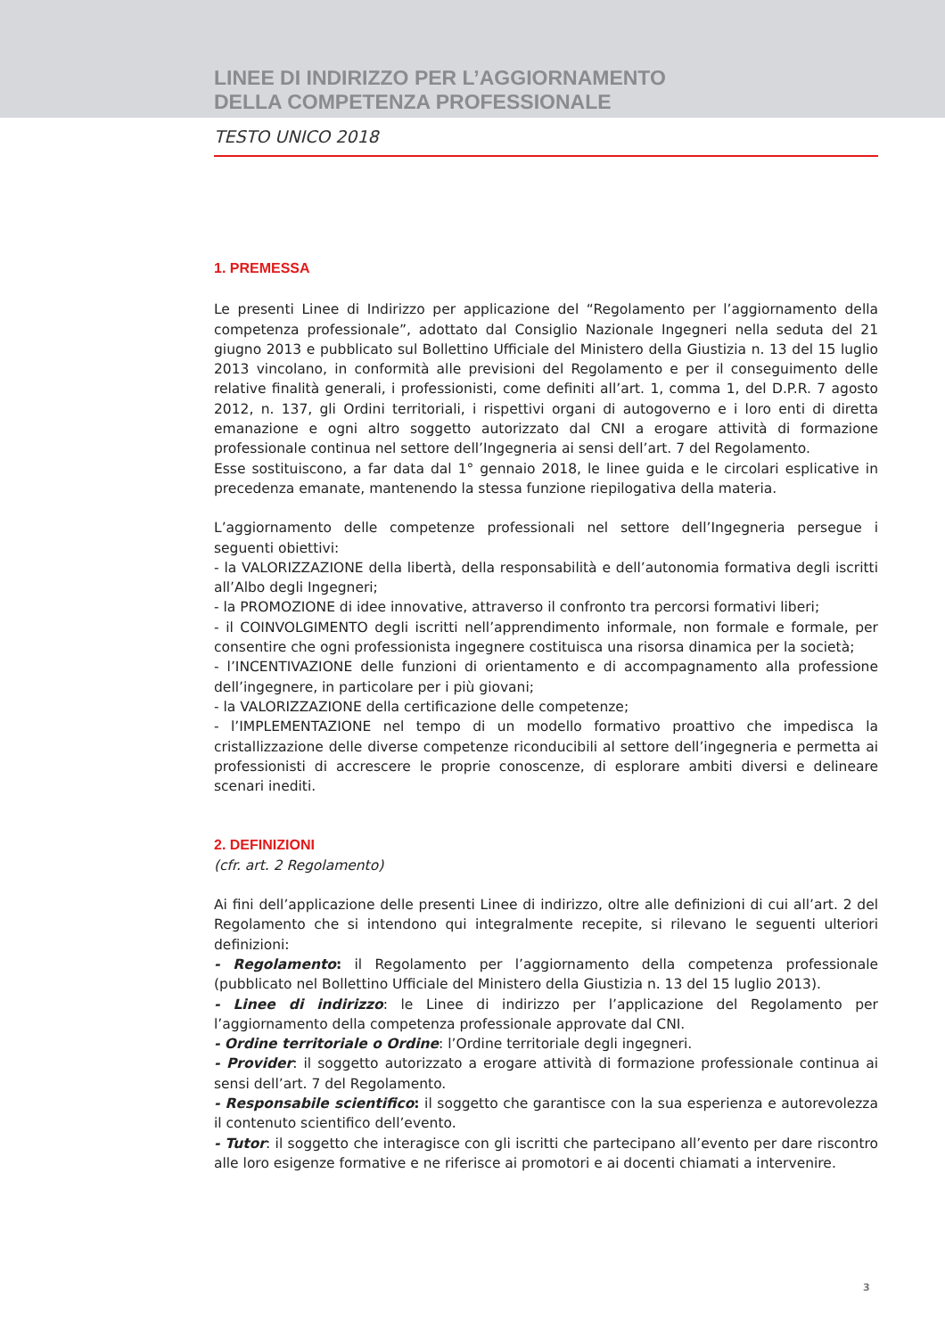LINEE DI INDIRIZZO PER L’AGGIORNAMENTO
DELLA COMPETENZA PROFESSIONALE
TESTO UNICO 2018
1. PREMESSA
Le presenti Linee di Indirizzo per applicazione del “Regolamento per l’aggiornamento della competenza professionale”, adottato dal Consiglio Nazionale Ingegneri nella seduta del 21 giugno 2013 e pubblicato sul Bollettino Ufficiale del Ministero della Giustizia n. 13 del 15 luglio 2013 vincolano, in conformità alle previsioni del Regolamento e per il conseguimento delle relative finalità generali, i professionisti, come definiti all’art. 1, comma 1, del D.P.R. 7 agosto 2012, n. 137, gli Ordini territoriali, i rispettivi organi di autogoverno e i loro enti di diretta emanazione e ogni altro soggetto autorizzato dal CNI a erogare attività di formazione professionale continua nel settore dell’Ingegneria ai sensi dell’art. 7 del Regolamento.
Esse sostituiscono, a far data dal 1° gennaio 2018, le linee guida e le circolari esplicative in precedenza emanate, mantenendo la stessa funzione riepilogativa della materia.
L’aggiornamento delle competenze professionali nel settore dell’Ingegneria persegue i seguenti obiettivi:
- la VALORIZZAZIONE della libertà, della responsabilità e dell’autonomia formativa degli iscritti all’Albo degli Ingegneri;
- la PROMOZIONE di idee innovative, attraverso il confronto tra percorsi formativi liberi;
- il COINVOLGIMENTO degli iscritti nell’apprendimento informale, non formale e formale, per consentire che ogni professionista ingegnere costituisca una risorsa dinamica per la società;
- l’INCENTIVAZIONE delle funzioni di orientamento e di accompagnamento alla professione dell’ingegnere, in particolare per i più giovani;
- la VALORIZZAZIONE della certificazione delle competenze;
- l’IMPLEMENTAZIONE nel tempo di un modello formativo proattivo che impedisca la cristallizzazione delle diverse competenze riconducibili al settore dell’ingegneria e permetta ai professionisti di accrescere le proprie conoscenze, di esplorare ambiti diversi e delineare scenari inediti.
2. DEFINIZIONI
(cfr. art. 2 Regolamento)
Ai fini dell’applicazione delle presenti Linee di indirizzo, oltre alle definizioni di cui all’art. 2 del Regolamento che si intendono qui integralmente recepite, si rilevano le seguenti ulteriori definizioni:
- Regolamento: il Regolamento per l’aggiornamento della competenza professionale (pubblicato nel Bollettino Ufficiale del Ministero della Giustizia n. 13 del 15 luglio 2013).
- Linee di indirizzo: le Linee di indirizzo per l’applicazione del Regolamento per l’aggiornamento della competenza professionale approvate dal CNI.
- Ordine territoriale o Ordine: l’Ordine territoriale degli ingegneri.
- Provider: il soggetto autorizzato a erogare attività di formazione professionale continua ai sensi dell’art. 7 del Regolamento.
- Responsabile scientifico: il soggetto che garantisce con la sua esperienza e autorevolezza il contenuto scientifico dell’evento.
- Tutor: il soggetto che interagisce con gli iscritti che partecipano all’evento per dare riscontro alle loro esigenze formative e ne riferisce ai promotori e ai docenti chiamati a intervenire.
3